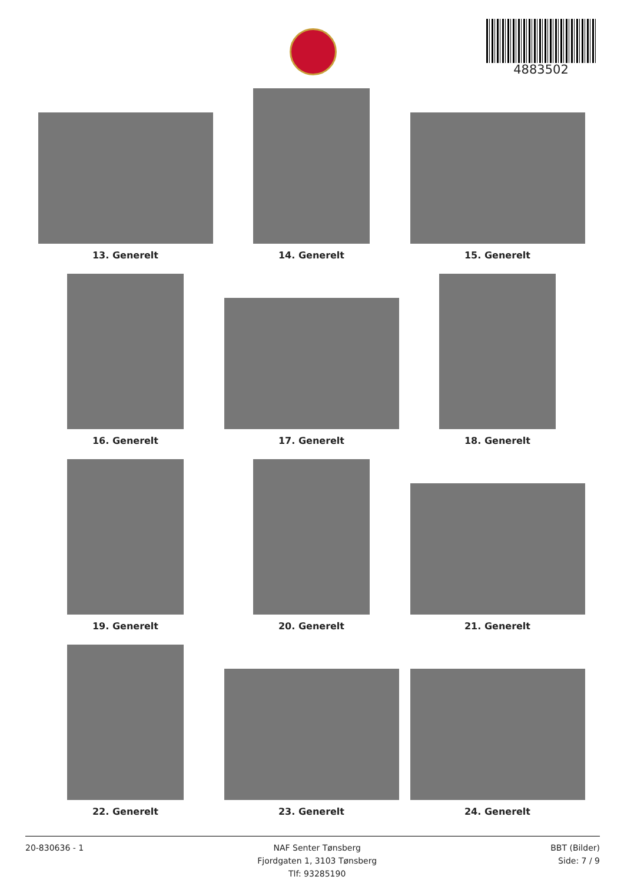4883502
13. Generelt
14. Generelt
15. Generelt
16. Generelt
17. Generelt
18. Generelt
19. Generelt
20. Generelt
21. Generelt
22. Generelt
23. Generelt
24. Generelt
20-830636 - 1 NAF Senter Tønsberg
Fjordgaten 1, 3103 Tønsberg
Tlf: 93285190
BBT (Bilder)
Side: 7 / 9